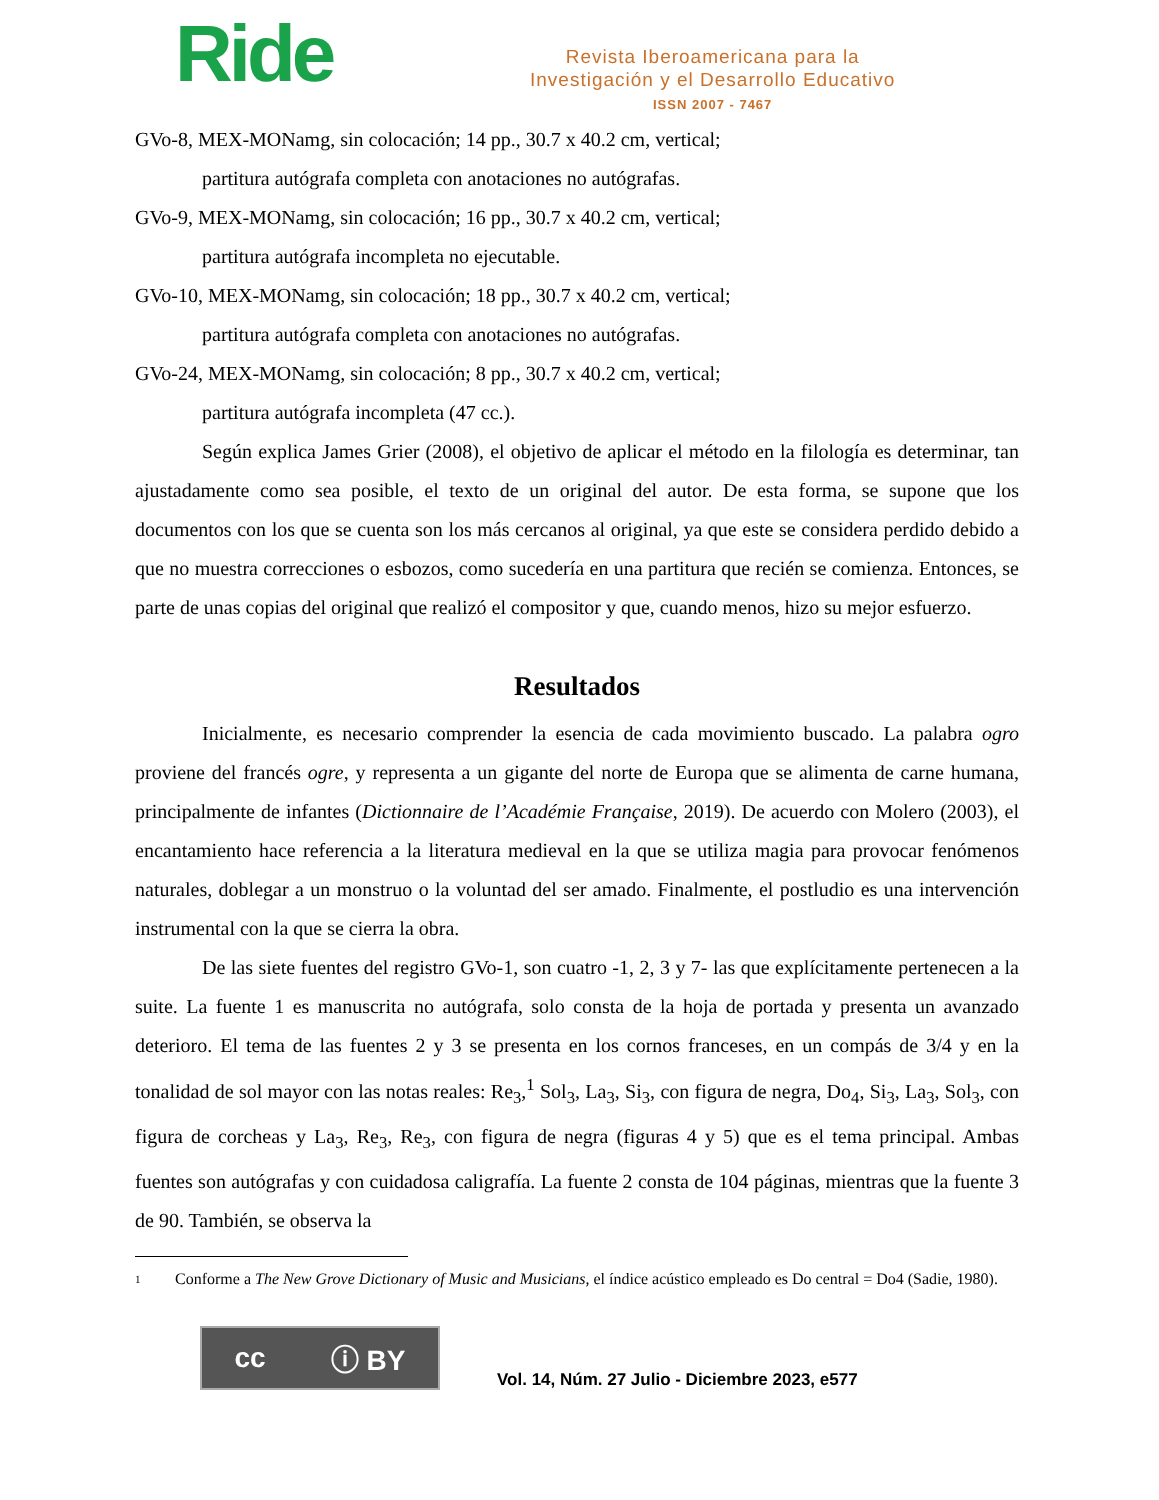Ride
Revista Iberoamericana para la
Investigación y el Desarrollo Educativo
ISSN 2007 - 7467
GVo-8, MEX-MONamg, sin colocación; 14 pp., 30.7 x 40.2 cm, vertical;
partitura autógrafa completa con anotaciones no autógrafas.
GVo-9, MEX-MONamg, sin colocación; 16 pp., 30.7 x 40.2 cm, vertical;
partitura autógrafa incompleta no ejecutable.
GVo-10, MEX-MONamg, sin colocación; 18 pp., 30.7 x 40.2 cm, vertical;
partitura autógrafa completa con anotaciones no autógrafas.
GVo-24, MEX-MONamg, sin colocación; 8 pp., 30.7 x 40.2 cm, vertical;
partitura autógrafa incompleta (47 cc.).
Según explica James Grier (2008), el objetivo de aplicar el método en la filología es determinar, tan ajustadamente como sea posible, el texto de un original del autor. De esta forma, se supone que los documentos con los que se cuenta son los más cercanos al original, ya que este se considera perdido debido a que no muestra correcciones o esbozos, como sucedería en una partitura que recién se comienza. Entonces, se parte de unas copias del original que realizó el compositor y que, cuando menos, hizo su mejor esfuerzo.
Resultados
Inicialmente, es necesario comprender la esencia de cada movimiento buscado. La palabra ogro proviene del francés ogre, y representa a un gigante del norte de Europa que se alimenta de carne humana, principalmente de infantes (Dictionnaire de l’Académie Française, 2019). De acuerdo con Molero (2003), el encantamiento hace referencia a la literatura medieval en la que se utiliza magia para provocar fenómenos naturales, doblegar a un monstruo o la voluntad del ser amado. Finalmente, el postludio es una intervención instrumental con la que se cierra la obra.
De las siete fuentes del registro GVo-1, son cuatro -1, 2, 3 y 7- las que explícitamente pertenecen a la suite. La fuente 1 es manuscrita no autógrafa, solo consta de la hoja de portada y presenta un avanzado deterioro. El tema de las fuentes 2 y 3 se presenta en los cornos franceses, en un compás de 3/4 y en la tonalidad de sol mayor con las notas reales: Re<sub>3</sub>,<sup>1</sup> Sol<sub>3</sub>, La<sub>3</sub>, Si<sub>3</sub>, con figura de negra, Do<sub>4</sub>, Si<sub>3</sub>, La<sub>3</sub>, Sol<sub>3</sub>, con figura de corcheas y La<sub>3</sub>, Re<sub>3</sub>, Re<sub>3</sub>, con figura de negra (figuras 4 y 5) que es el tema principal. Ambas fuentes son autógrafas y con cuidadosa caligrafía. La fuente 2 consta de 104 páginas, mientras que la fuente 3 de 90. También, se observa la
1
Conforme a The New Grove Dictionary of Music and Musicians, el índice acústico empleado es Do central = Do4 (Sadie, 1980).
cc ⓘ BY
Vol. 14, Núm. 27 Julio - Diciembre 2023, e577